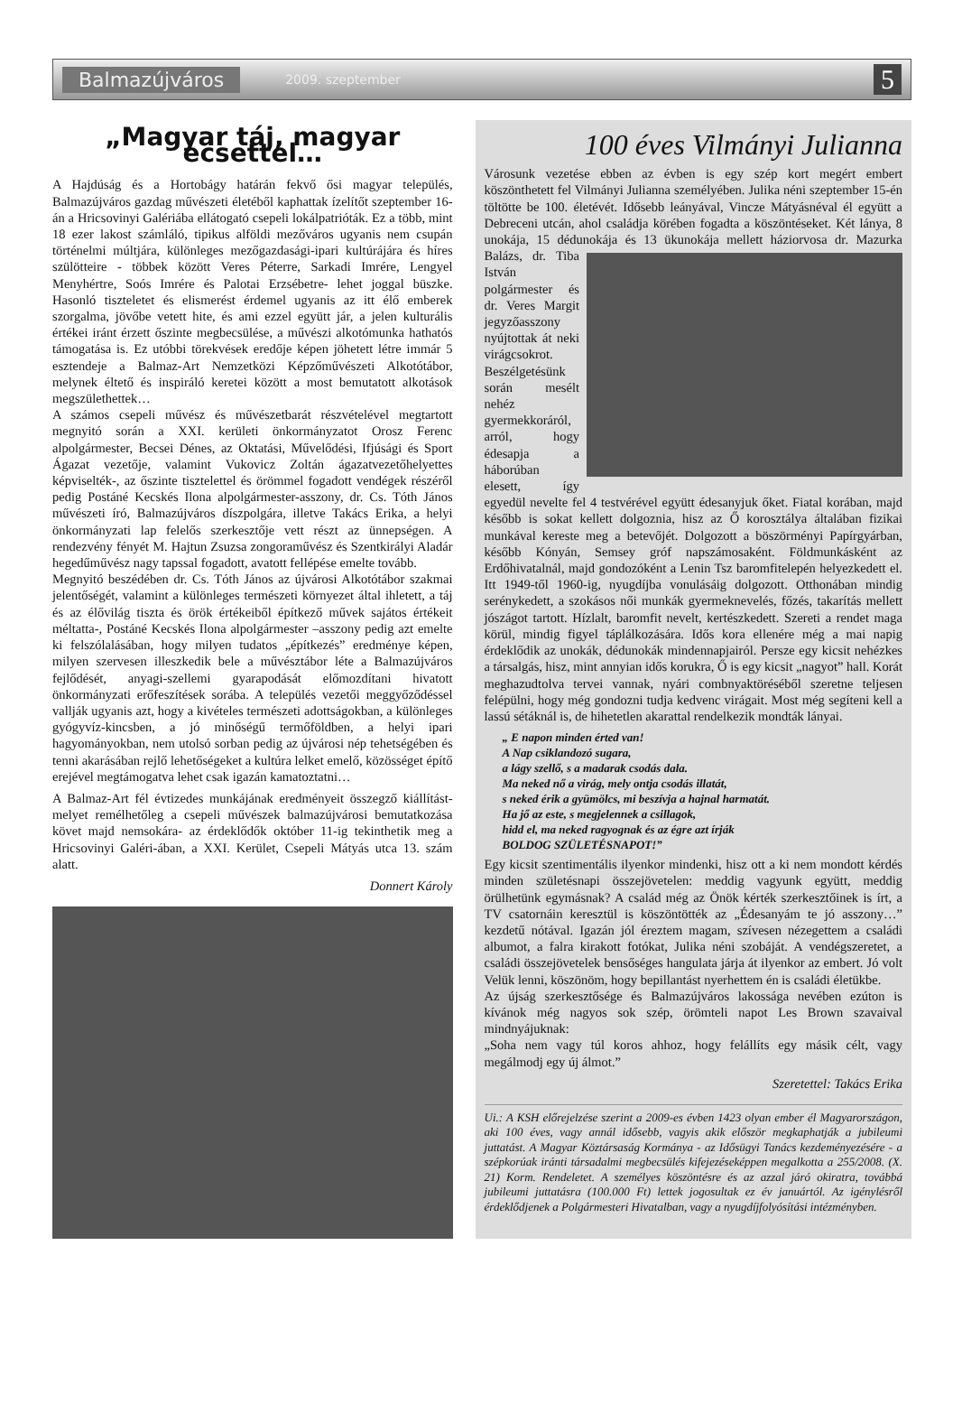Balmazújváros 2009. szeptember 5
„Magyar táj, magyar ecsettel…
A Hajdúság és a Hortobágy határán fekvő ősi magyar település, Balmazújváros gazdag művészeti életéből kaphattak ízelítőt szeptember 16-án a Hricsovinyi Galériába ellátogató csepeli lokálpatrióták. Ez a több, mint 18 ezer lakost számláló, tipikus alföldi mezőváros ugyanis nem csupán történelmi múltjára, különleges mezőgazdasági-ipari kultúrájára és híres szülötteire - többek között Veres Péterre, Sarkadi Imrére, Lengyel Menyhértre, Soós Imrére és Palotai Erzsébetre- lehet joggal büszke. Hasonló tiszteletet és elismerést érdemel ugyanis az itt élő emberek szorgalma, jövőbe vetett hite, és ami ezzel együtt jár, a jelen kulturális értékei iránt érzett őszinte megbecsülése, a művészi alkotómunka hathatós támogatása is. Ez utóbbi törekvések eredője képen jöhetett létre immár 5 esztendeje a Balmaz-Art Nemzetközi Képzőművészeti Alkotótábor, melynek éltető és inspiráló keretei között a most bemutatott alkotások megszülethettek…
A számos csepeli művész és művészetbarát részvételével megtartott megnyitó során a XXI. kerületi önkormányzatot Orosz Ferenc alpolgármester, Becsei Dénes, az Oktatási, Művelődési, Ifjúsági és Sport Ágazat vezetője, valamint Vukovicz Zoltán ágazatvezetőhelyettes képviselték-, az őszinte tisztelettel és örömmel fogadott vendégek részéről pedig Postáné Kecskés Ilona alpolgármester-asszony, dr. Cs. Tóth János művészeti író, Balmazújváros díszpolgára, illetve Takács Erika, a helyi önkormányzati lap felelős szerkesztője vett részt az ünnepségen. A rendezvény fényét M. Hajtun Zsuzsa zongoraművész és Szentkirályi Aladár hegedűművész nagy tapssal fogadott, avatott fellépése emelte tovább.
Megnyitó beszédében dr. Cs. Tóth János az újvárosi Alkotótábor szakmai jelentőségét, valamint a különleges természeti környezet által ihletett, a táj és az élővilág tiszta és örök értékeiből építkező művek sajátos értékeit méltatta-, Postáné Kecskés Ilona alpolgármester –asszony pedig azt emelte ki felszólalásában, hogy milyen tudatos „építkezés” eredménye képen, milyen szervesen illeszkedik bele a művésztábor léte a Balmazújváros fejlődését, anyagi-szellemi gyarapodását előmozdítani hivatott önkormányzati erőfeszítések sorába. A település vezetői meggyőződéssel vallják ugyanis azt, hogy a kivételes természeti adottságokban, a különleges gyógyvíz-kincsben, a jó minőségű termőföldben, a helyi ipari hagyományokban, nem utolsó sorban pedig az újvárosi nép tehetségében és tenni akarásában rejlő lehetőségeket a kultúra lelket emelő, közösséget építő erejével megtámogatva lehet csak igazán kamatoztatni…
A Balmaz-Art fél évtizedes munkájának eredményeit összegző kiállítást- melyet remélhetőleg a csepeli művészek balmazújvárosi bemutatkozása követ majd nemsokára- az érdeklődők október 11-ig tekinthetik meg a Hricsovinyi Galéri-ában, a XXI. Kerület, Csepeli Mátyás utca 13. szám alatt.
Donnert Károly
100 éves Vilmányi Julianna
Városunk vezetése ebben az évben is egy szép kort megért embert köszönthetett fel Vilmányi Julianna személyében. Julika néni szeptember 15-én töltötte be 100. életévét. Idősebb leányával, Vincze Mátyásnéval él együtt a Debreceni utcán, ahol családja körében fogadta a köszöntéseket. Két lánya, 8 unokája, 15 dédunokája és 13 ükunokája mellett háziorvosa dr. Mazurka Balázs, dr. Tiba István polgármester és dr. Veres Margit jegyzőasszony nyújtottak át neki virágcsokrot. Beszélgetésünk során mesélt nehéz gyermekkoráról, arról, hogy édesapja a háborúban elesett, így egyedül nevelte fel 4 testvérével együtt édesanyjuk őket. Fiatal korában, majd később is sokat kellett dolgoznia, hisz az Ő korosztálya általában fizikai munkával kereste meg a betevőjét. Dolgozott a böszörményi Papírgyárban, később Kónyán, Semsey gróf napszámosaként. Földmunkásként az Erdőhivatalnál, majd gondozóként a Lenin Tsz baromfitelepén helyezkedett el. Itt 1949-től 1960-ig, nyugdíjba vonulásáig dolgozott. Otthonában mindig serénykedett, a szokásos női munkák gyermeknevelés, főzés, takarítás mellett jószágot tartott. Hízlalt, baromfit nevelt, kertészkedett. Szereti a rendet maga körül, mindig figyel táplálkozására. Idős kora ellenére még a mai napig érdeklődik az unokák, dédunokák mindennapjairól. Persze egy kicsit nehézkes a társalgás, hisz, mint annyian idős korukra, Ő is egy kicsit „nagyot” hall. Korát meghazudtolva tervei vannak, nyári combnyaktöréséből szeretne teljesen felépülni, hogy még gondozni tudja kedvenc virágait. Most még segíteni kell a lassú sétáknál is, de hihetetlen akarattal rendelkezik mondták lányai.
„ E napon minden érted van!
A Nap csiklandozó sugara,
a lágy szellő, s a madarak csodás dala.
Ma neked nő a virág, mely ontja csodás illatát,
s neked érik a gyümölcs, mi beszívja a hajnal harmatát.
Ha jő az este, s megjelennek a csillagok,
hidd el, ma neked ragyognak és az égre azt írják
BOLDOG SZÜLETÉSNAPOT!”
Egy kicsit szentimentális ilyenkor mindenki, hisz ott a ki nem mondott kérdés minden születésnapi összejövetelen: meddig vagyunk együtt, meddig örülhetünk egymásnak? A család még az Önök kérték szerkesztőinek is írt, a TV csatornáin keresztül is köszöntötték az „Édesanyám te jó asszony…” kezdetű nótával. Igazán jól éreztem magam, szívesen nézegettem a családi albumot, a falra kirakott fotókat, Julika néni szobáját. A vendégszeretet, a családi összejövetelek bensőséges hangulata járja át ilyenkor az embert. Jó volt Velük lenni, köszönöm, hogy bepillantást nyerhettem én is családi életükbe.
Az újság szerkesztősége és Balmazújváros lakossága nevében ezúton is kívánok még nagyos sok szép, örömteli napot Les Brown szavaival mindnyájuknak:
„Soha nem vagy túl koros ahhoz, hogy felállíts egy másik célt, vagy megálmodj egy új álmot.”
Szeretettel: Takács Erika
Ui.: A KSH előrejelzése szerint a 2009-es évben 1423 olyan ember él Magyarországon, aki 100 éves, vagy annál idősebb, vagyis akik először megkaphatják a jubileumi juttatást. A Magyar Köztársaság Kormánya - az Idősügyi Tanács kezdeményezésére - a szépkorúak iránti társadalmi megbecsülés kifejezéseképpen megalkotta a 255/2008. (X. 21) Korm. Rendeletet. A személyes köszöntésre és az azzal járó okiratra, továbbá jubileumi juttatásra (100.000 Ft) lettek jogosultak ez év januártól. Az igénylésről érdeklődjenek a Polgármesteri Hivatalban, vagy a nyugdíjfolyósítási intézményben.